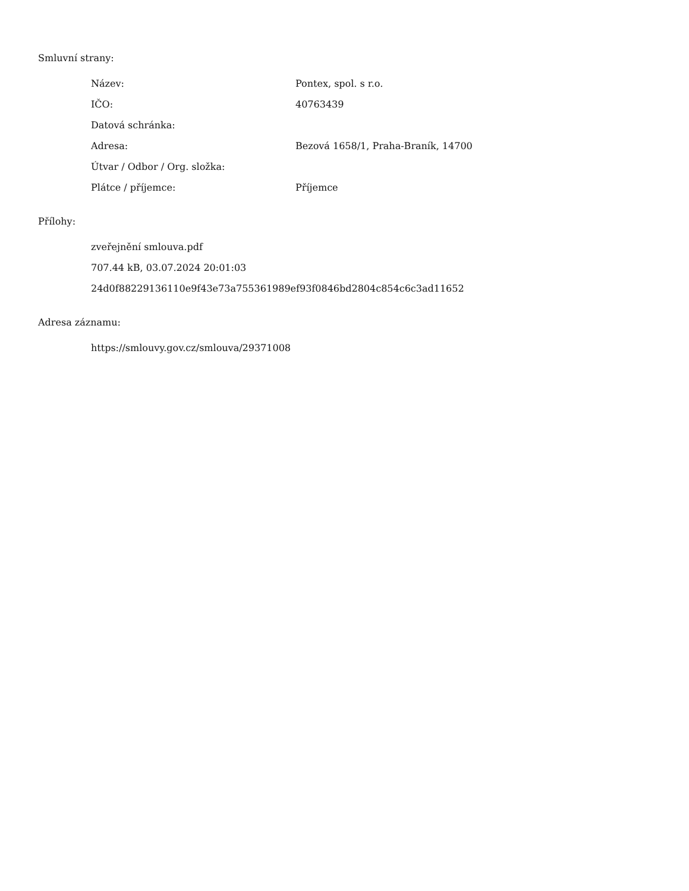Smluvní strany:
| Název: | Pontex, spol. s r.o. |
| IČO: | 40763439 |
| Datová schránka: | |
| Adresa: | Bezová 1658/1, Praha-Braník, 14700 |
| Útvar / Odbor / Org. složka: | |
| Plátce / příjemce: | Příjemce |
Přílohy:
zveřejnění smlouva.pdf
707.44 kB, 03.07.2024 20:01:03
24d0f88229136110e9f43e73a755361989ef93f0846bd2804c854c6c3ad11652
Adresa záznamu:
https://smlouvy.gov.cz/smlouva/29371008